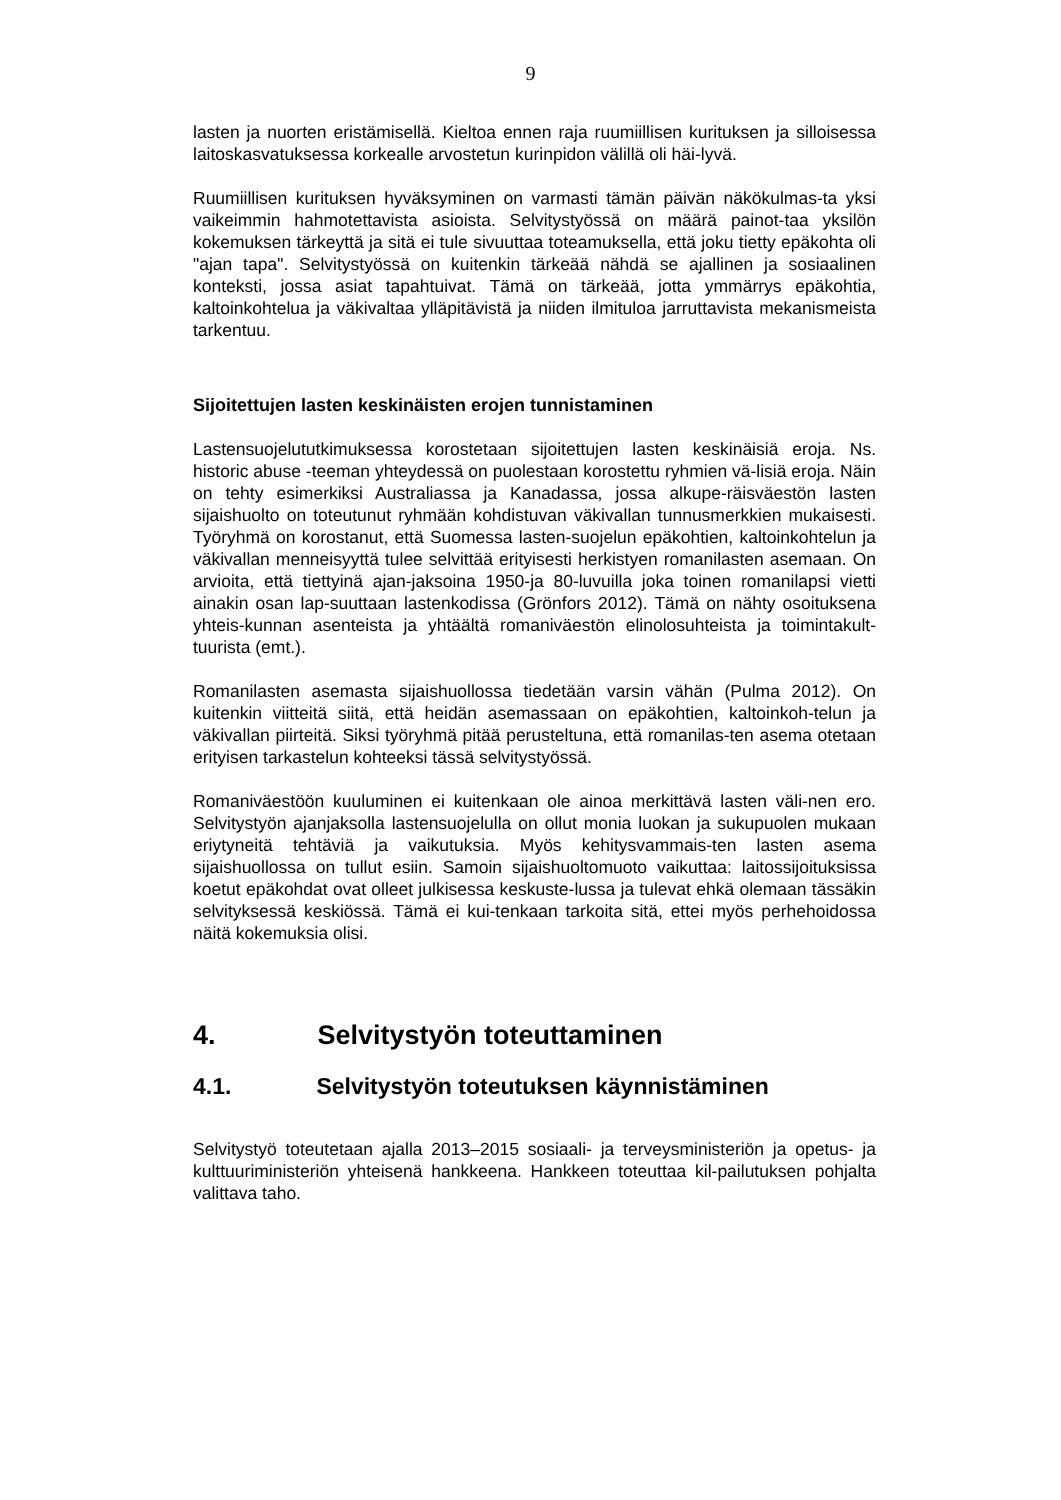9
lasten ja nuorten eristämisellä. Kieltoa ennen raja ruumiillisen kurituksen ja silloisessa laitoskasvatuksessa korkealle arvostetun kurinpidon välillä oli häi-lyvä.
Ruumiillisen kurituksen hyväksyminen on varmasti tämän päivän näkökulmas-ta yksi vaikeimmin hahmotettavista asioista. Selvitystyössä on määrä painot-taa yksilön kokemuksen tärkeyttä ja sitä ei tule sivuuttaa toteamuksella, että joku tietty epäkohta oli "ajan tapa". Selvitystyössä on kuitenkin tärkeää nähdä se ajallinen ja sosiaalinen konteksti, jossa asiat tapahtuivat. Tämä on tärkeää, jotta ymmärrys epäkohtia, kaltoinkohtelua ja väkivaltaa ylläpitävistä ja niiden ilmituloa jarruttavista mekanismeista tarkentuu.
Sijoitettujen lasten keskinäisten erojen tunnistaminen
Lastensuojelututkimuksessa korostetaan sijoitettujen lasten keskinäisiä eroja. Ns. historic abuse -teeman yhteydessä on puolestaan korostettu ryhmien vä-lisiä eroja. Näin on tehty esimerkiksi Australiassa ja Kanadassa, jossa alkupe-räisväestön lasten sijaishuolto on toteutunut ryhmään kohdistuvan väkivallan tunnusmerkkien mukaisesti. Työryhmä on korostanut, että Suomessa lasten-suojelun epäkohtien, kaltoinkohtelun ja väkivallan menneisyyttä tulee selvittää erityisesti herkistyen romanilasten asemaan. On arvioita, että tiettyinä ajan-jaksoina 1950-ja 80-luvuilla joka toinen romanilapsi vietti ainakin osan lap-suuttaan lastenkodissa (Grönfors 2012). Tämä on nähty osoituksena yhteis-kunnan asenteista ja yhtäältä romaniväestön elinolosuhteista ja toimintakult-tuurista (emt.).
Romanilasten asemasta sijaishuollossa tiedetään varsin vähän (Pulma 2012). On kuitenkin viitteitä siitä, että heidän asemassaan on epäkohtien, kaltoinkoh-telun ja väkivallan piirteitä. Siksi työryhmä pitää perusteltuna, että romanilas-ten asema otetaan erityisen tarkastelun kohteeksi tässä selvitystyössä.
Romaniväestöön kuuluminen ei kuitenkaan ole ainoa merkittävä lasten väli-nen ero. Selvitystyön ajanjaksolla lastensuojelulla on ollut monia luokan ja sukupuolen mukaan eriytyneitä tehtäviä ja vaikutuksia. Myös kehitysvammais-ten lasten asema sijaishuollossa on tullut esiin. Samoin sijaishuoltomuoto vaikuttaa: laitossijoituksissa koetut epäkohdat ovat olleet julkisessa keskuste-lussa ja tulevat ehkä olemaan tässäkin selvityksessä keskiössä. Tämä ei kui-tenkaan tarkoita sitä, ettei myös perhehoidossa näitä kokemuksia olisi.
4. Selvitystyön toteuttaminen
4.1. Selvitystyön toteutuksen käynnistäminen
Selvitystyö toteutetaan ajalla 2013–2015 sosiaali- ja terveysministeriön ja opetus- ja kulttuuriministeriön yhteisenä hankkeena. Hankkeen toteuttaa kil-pailutuksen pohjalta valittava taho.